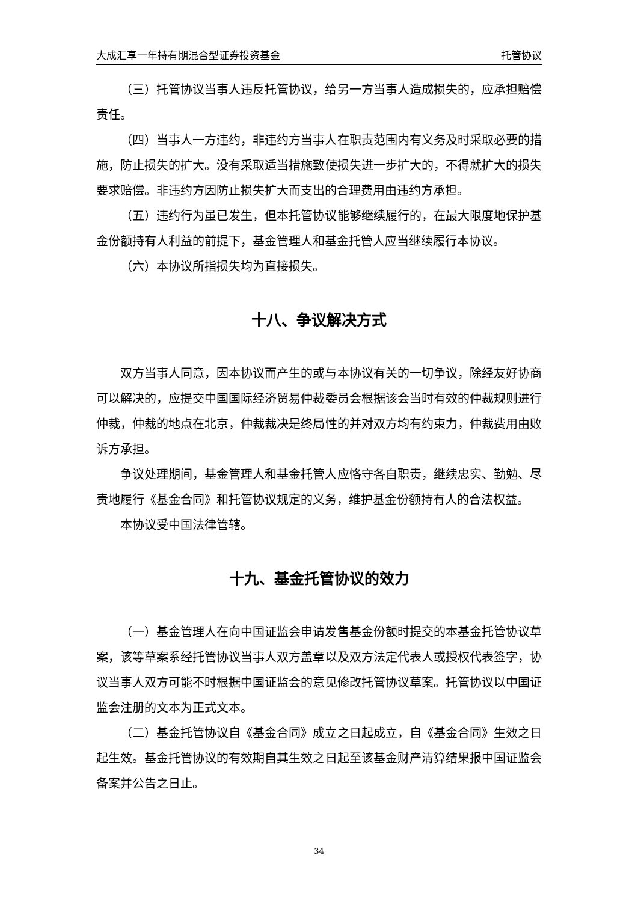大成汇享一年持有期混合型证券投资基金 托管协议
（三）托管协议当事人违反托管协议，给另一方当事人造成损失的，应承担赔偿责任。
（四）当事人一方违约，非违约方当事人在职责范围内有义务及时采取必要的措施，防止损失的扩大。没有采取适当措施致使损失进一步扩大的，不得就扩大的损失要求赔偿。非违约方因防止损失扩大而支出的合理费用由违约方承担。
（五）违约行为虽已发生，但本托管协议能够继续履行的，在最大限度地保护基金份额持有人利益的前提下，基金管理人和基金托管人应当继续履行本协议。
（六）本协议所指损失均为直接损失。
十八、争议解决方式
双方当事人同意，因本协议而产生的或与本协议有关的一切争议，除经友好协商可以解决的，应提交中国国际经济贸易仲裁委员会根据该会当时有效的仲裁规则进行仲裁，仲裁的地点在北京，仲裁裁决是终局性的并对双方均有约束力，仲裁费用由败诉方承担。
争议处理期间，基金管理人和基金托管人应恪守各自职责，继续忠实、勤勉、尽责地履行《基金合同》和托管协议规定的义务，维护基金份额持有人的合法权益。
本协议受中国法律管辖。
十九、基金托管协议的效力
（一）基金管理人在向中国证监会申请发售基金份额时提交的本基金托管协议草案，该等草案系经托管协议当事人双方盖章以及双方法定代表人或授权代表签字，协议当事人双方可能不时根据中国证监会的意见修改托管协议草案。托管协议以中国证监会注册的文本为正式文本。
（二）基金托管协议自《基金合同》成立之日起成立，自《基金合同》生效之日起生效。基金托管协议的有效期自其生效之日起至该基金财产清算结果报中国证监会备案并公告之日止。
34